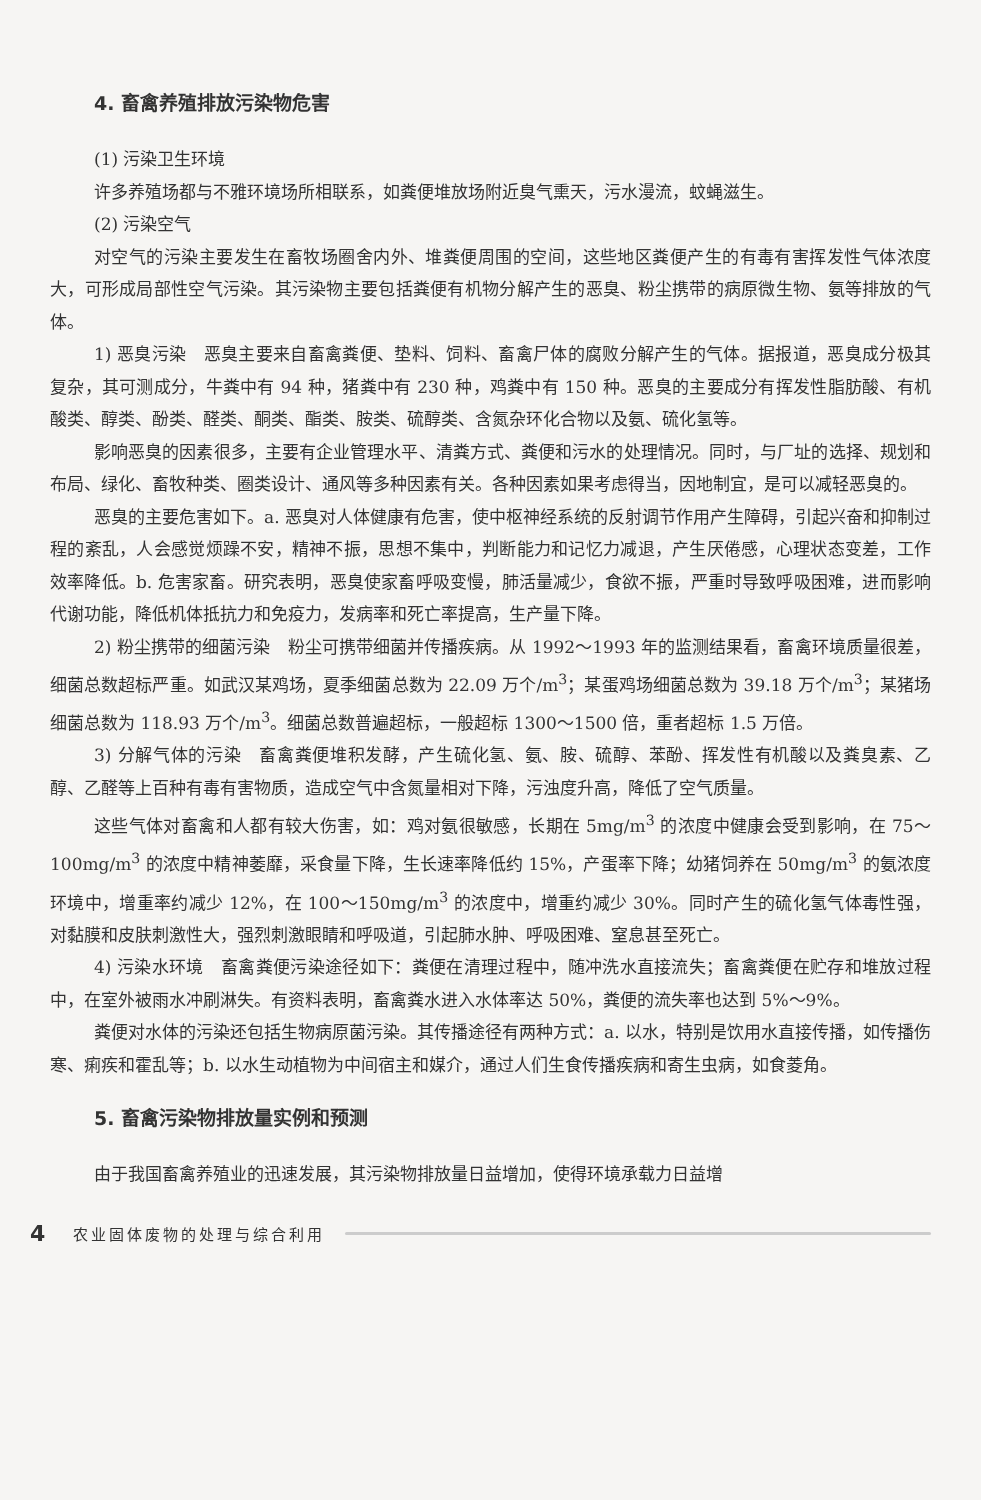4. 畜禽养殖排放污染物危害
(1) 污染卫生环境
许多养殖场都与不雅环境场所相联系，如粪便堆放场附近臭气熏天，污水漫流，蚊蝇滋生。
(2) 污染空气
对空气的污染主要发生在畜牧场圈舍内外、堆粪便周围的空间，这些地区粪便产生的有毒有害挥发性气体浓度大，可形成局部性空气污染。其污染物主要包括粪便有机物分解产生的恶臭、粉尘携带的病原微生物、氨等排放的气体。
1) 恶臭污染　恶臭主要来自畜禽粪便、垫料、饲料、畜禽尸体的腐败分解产生的气体。据报道，恶臭成分极其复杂，其可测成分，牛粪中有 94 种，猪粪中有 230 种，鸡粪中有 150 种。恶臭的主要成分有挥发性脂肪酸、有机酸类、醇类、酚类、醛类、酮类、酯类、胺类、硫醇类、含氮杂环化合物以及氨、硫化氢等。
影响恶臭的因素很多，主要有企业管理水平、清粪方式、粪便和污水的处理情况。同时，与厂址的选择、规划和布局、绿化、畜牧种类、圈类设计、通风等多种因素有关。各种因素如果考虑得当，因地制宜，是可以减轻恶臭的。
恶臭的主要危害如下。a. 恶臭对人体健康有危害，使中枢神经系统的反射调节作用产生障碍，引起兴奋和抑制过程的紊乱，人会感觉烦躁不安，精神不振，思想不集中，判断能力和记忆力减退，产生厌倦感，心理状态变差，工作效率降低。b. 危害家畜。研究表明，恶臭使家畜呼吸变慢，肺活量减少，食欲不振，严重时导致呼吸困难，进而影响代谢功能，降低机体抵抗力和免疫力，发病率和死亡率提高，生产量下降。
2) 粉尘携带的细菌污染　粉尘可携带细菌并传播疾病。从 1992～1993 年的监测结果看，畜禽环境质量很差，细菌总数超标严重。如武汉某鸡场，夏季细菌总数为 22.09 万个/m<sup>3</sup>；某蛋鸡场细菌总数为 39.18 万个/m<sup>3</sup>；某猪场细菌总数为 118.93 万个/m<sup>3</sup>。细菌总数普遍超标，一般超标 1300～1500 倍，重者超标 1.5 万倍。
3) 分解气体的污染　畜禽粪便堆积发酵，产生硫化氢、氨、胺、硫醇、苯酚、挥发性有机酸以及粪臭素、乙醇、乙醛等上百种有毒有害物质，造成空气中含氮量相对下降，污浊度升高，降低了空气质量。
这些气体对畜禽和人都有较大伤害，如：鸡对氨很敏感，长期在 5mg/m<sup>3</sup> 的浓度中健康会受到影响，在 75～100mg/m<sup>3</sup> 的浓度中精神萎靡，采食量下降，生长速率降低约 15%，产蛋率下降；幼猪饲养在 50mg/m<sup>3</sup> 的氨浓度环境中，增重率约减少 12%，在 100～150mg/m<sup>3</sup> 的浓度中，增重约减少 30%。同时产生的硫化氢气体毒性强，对黏膜和皮肤刺激性大，强烈刺激眼睛和呼吸道，引起肺水肿、呼吸困难、窒息甚至死亡。
4) 污染水环境　畜禽粪便污染途径如下：粪便在清理过程中，随冲洗水直接流失；畜禽粪便在贮存和堆放过程中，在室外被雨水冲刷淋失。有资料表明，畜禽粪水进入水体率达 50%，粪便的流失率也达到 5%～9%。
粪便对水体的污染还包括生物病原菌污染。其传播途径有两种方式：a. 以水，特别是饮用水直接传播，如传播伤寒、痢疾和霍乱等；b. 以水生动植物为中间宿主和媒介，通过人们生食传播疾病和寄生虫病，如食菱角。
5. 畜禽污染物排放量实例和预测
由于我国畜禽养殖业的迅速发展，其污染物排放量日益增加，使得环境承载力日益增
4 农业固体废物的处理与综合利用